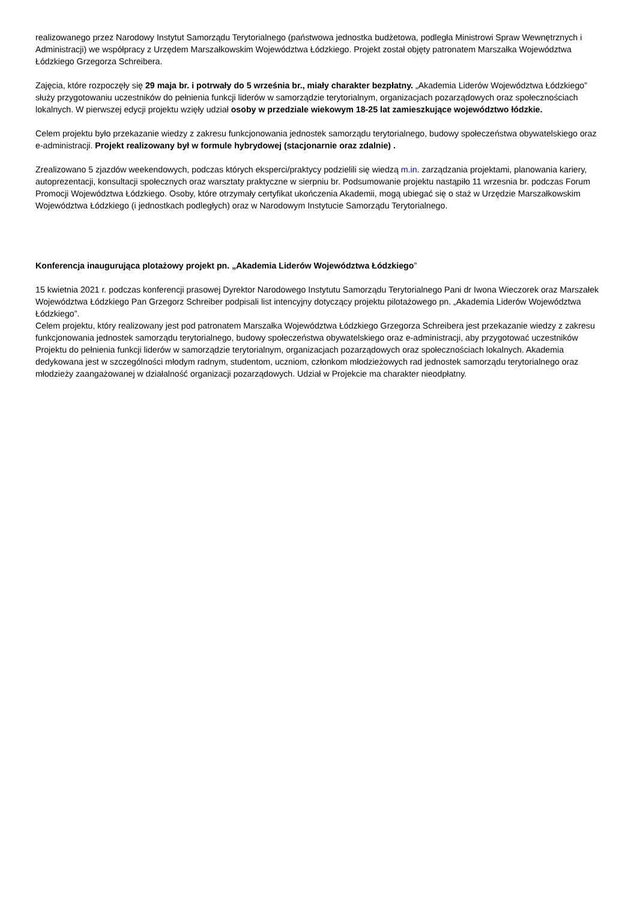realizowanego przez Narodowy Instytut Samorządu Terytorialnego (państwowa jednostka budżetowa, podległa Ministrowi Spraw Wewnętrznych i Administracji) we współpracy z Urzędem Marszałkowskim Województwa Łódzkiego. Projekt został objęty patronatem Marszałka Województwa Łódzkiego Grzegorza Schreibera.
Zajęcia, które rozpoczęły się 29 maja br. i potrwały do 5 września br., miały charakter bezpłatny. „Akademia Liderów Województwa Łódzkiego” służy przygotowaniu uczestników do pełnienia funkcji liderów w samorządzie terytorialnym, organizacjach pozarządowych oraz społecznościach lokalnych. W pierwszej edycji projektu wzięły udział osoby w przedziale wiekowym 18-25 lat zamieszkujące województwo łódzkie.
Celem projektu było przekazanie wiedzy z zakresu funkcjonowania jednostek samorządu terytorialnego, budowy społeczeństwa obywatelskiego oraz e-administracji. Projekt realizowany był w formule hybrydowej (stacjonarnie oraz zdalnie) .
Zrealizowano 5 zjazdów weekendowych, podczas których eksperci/praktycy podzielili się wiedzą m.in. zarządzania projektami, planowania kariery, autoprezentacji, konsultacji społecznych oraz warsztaty praktyczne w sierpniu br. Podsumowanie projektu nastąpiło 11 wrzesnia br. podczas Forum Promocji Województwa Łódzkiego. Osoby, które otrzymały certyfikat ukończenia Akademii, mogą ubiegać się o staż w Urzędzie Marszałkowskim Województwa Łódzkiego (i jednostkach podległych) oraz w Narodowym Instytucie Samorządu Terytorialnego.
Konferencja inaugurująca plotażowy projekt pn. „Akademia Liderów Województwa Łódzkiego”
15 kwietnia 2021 r. podczas konferencji prasowej Dyrektor Narodowego Instytutu Samorządu Terytorialnego Pani dr Iwona Wieczorek oraz Marszałek Województwa Łódzkiego Pan Grzegorz Schreiber podpisali list intencyjny dotyczący projektu pilotażowego pn. „Akademia Liderów Województwa Łódzkiego”.
Celem projektu, który realizowany jest pod patronatem Marszałka Województwa Łódzkiego Grzegorza Schreibera jest przekazanie wiedzy z zakresu funkcjonowania jednostek samorządu terytorialnego, budowy społeczeństwa obywatelskiego oraz e-administracji, aby przygotować uczestników Projektu do pełnienia funkcji liderów w samorządzie terytorialnym, organizacjach pozarządowych oraz społecznościach lokalnych. Akademia dedykowana jest w szczególności młodym radnym, studentom, uczniom, członkom młodzieżowych rad jednostek samorządu terytorialnego oraz młodzieży zaangażowanej w działalność organizacji pozarządowych. Udział w Projekcie ma charakter nieodpłatny.